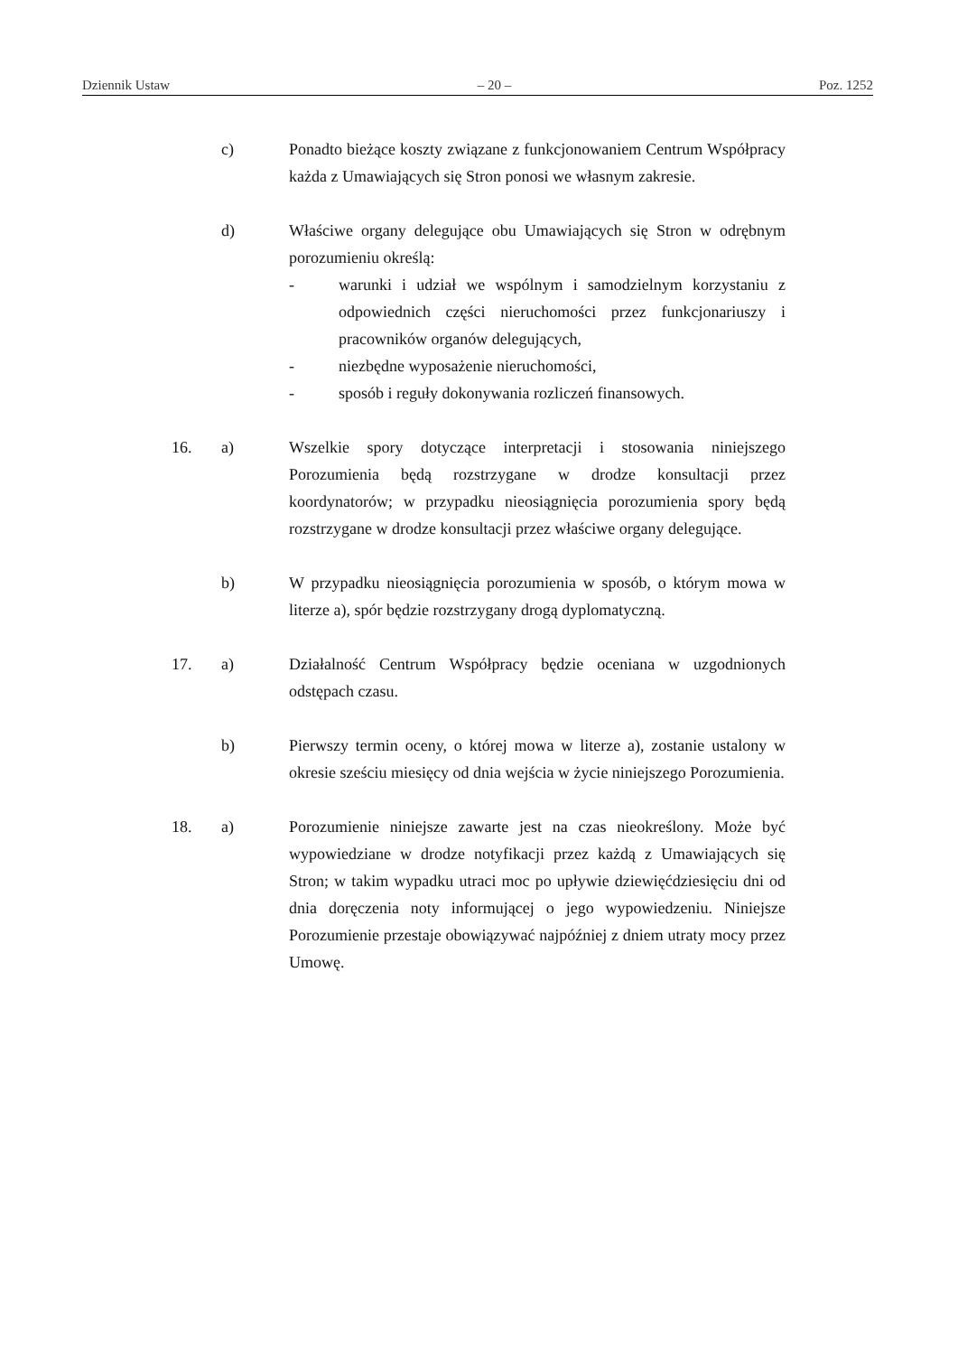Dziennik Ustaw – 20 – Poz. 1252
c) Ponadto bieżące koszty związane z funkcjonowaniem Centrum Współpracy każda z Umawiających się Stron ponosi we własnym zakresie.
d) Właściwe organy delegujące obu Umawiających się Stron w odrębnym porozumieniu określą:
- warunki i udział we wspólnym i samodzielnym korzystaniu z odpowiednich części nieruchomości przez funkcjonariuszy i pracowników organów delegujących,
- niezbędne wyposażenie nieruchomości,
- sposób i reguły dokonywania rozliczeń finansowych.
16. a) Wszelkie spory dotyczące interpretacji i stosowania niniejszego Porozumienia będą rozstrzygane w drodze konsultacji przez koordynatorów; w przypadku nieosiągnięcia porozumienia spory będą rozstrzygane w drodze konsultacji przez właściwe organy delegujące.
b) W przypadku nieosiągnięcia porozumienia w sposób, o którym mowa w literze a), spór będzie rozstrzygany drogą dyplomatyczną.
17. a) Działalność Centrum Współpracy będzie oceniana w uzgodnionych odstępach czasu.
b) Pierwszy termin oceny, o której mowa w literze a), zostanie ustalony w okresie sześciu miesięcy od dnia wejścia w życie niniejszego Porozumienia.
18. a) Porozumienie niniejsze zawarte jest na czas nieokreślony. Może być wypowiedziane w drodze notyfikacji przez każdą z Umawiających się Stron; w takim wypadku utraci moc po upływie dziewięćdziesięciu dni od dnia doręczenia noty informującej o jego wypowiedzeniu. Niniejsze Porozumienie przestaje obowiązywać najpóźniej z dniem utraty mocy przez Umowę.